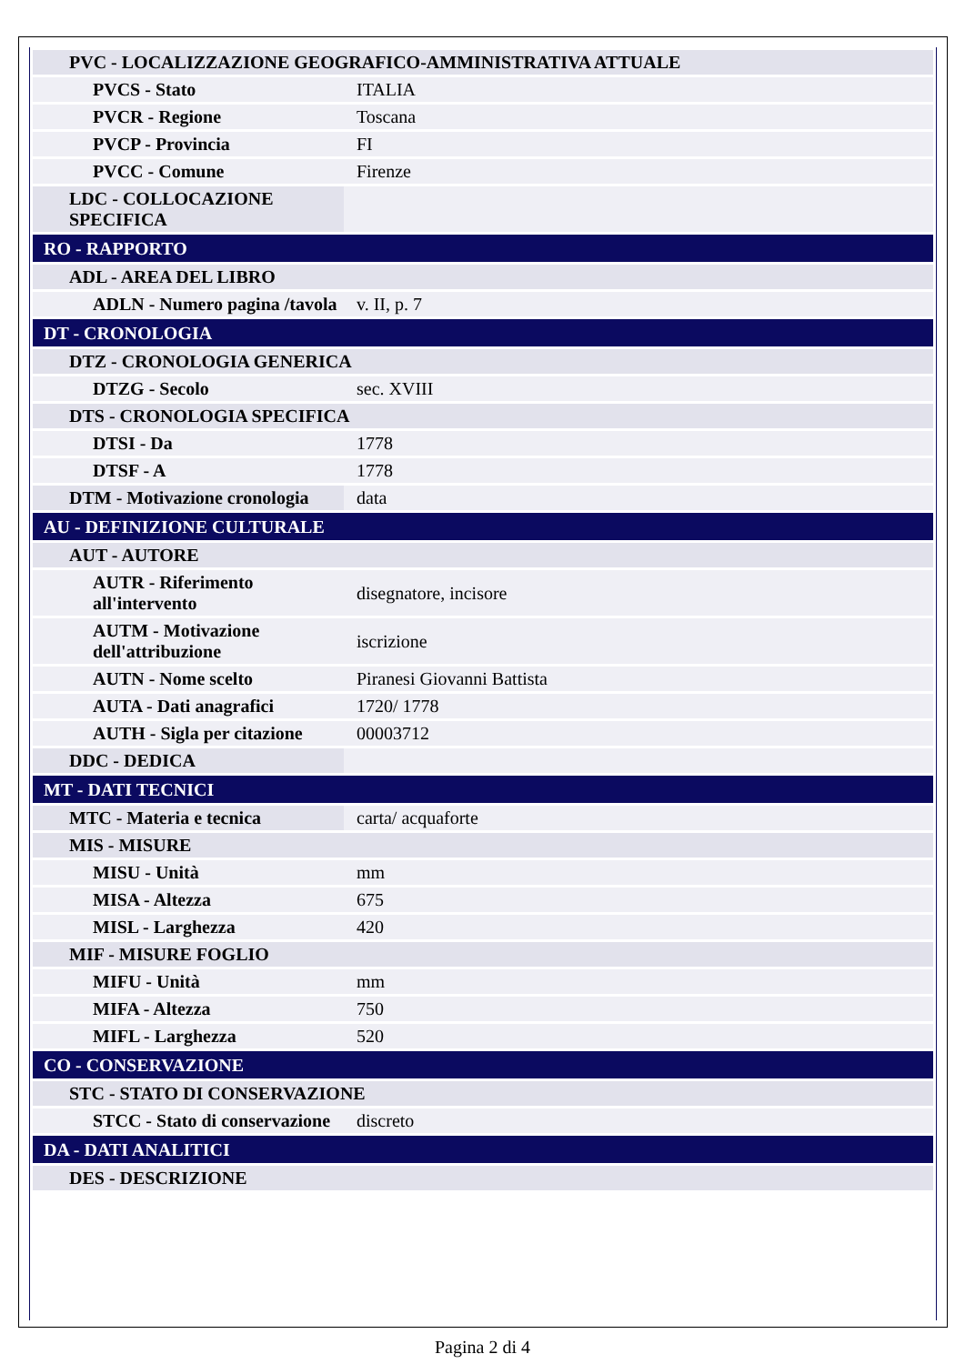| PVC - LOCALIZZAZIONE GEOGRAFICO-AMMINISTRATIVA ATTUALE | |
| PVCS - Stato | ITALIA |
| PVCR - Regione | Toscana |
| PVCP - Provincia | FI |
| PVCC - Comune | Firenze |
| LDC - COLLOCAZIONE SPECIFICA | |
| RO - RAPPORTO | |
| ADL - AREA DEL LIBRO | |
| ADLN - Numero pagina /tavola | v. II, p. 7 |
| DT - CRONOLOGIA | |
| DTZ - CRONOLOGIA GENERICA | |
| DTZG - Secolo | sec. XVIII |
| DTS - CRONOLOGIA SPECIFICA | |
| DTSI - Da | 1778 |
| DTSF - A | 1778 |
| DTM - Motivazione cronologia | data |
| AU - DEFINIZIONE CULTURALE | |
| AUT - AUTORE | |
| AUTR - Riferimento all'intervento | disegnatore, incisore |
| AUTM - Motivazione dell'attribuzione | iscrizione |
| AUTN - Nome scelto | Piranesi Giovanni Battista |
| AUTA - Dati anagrafici | 1720/ 1778 |
| AUTH - Sigla per citazione | 00003712 |
| DDC - DEDICA | |
| MT - DATI TECNICI | |
| MTC - Materia e tecnica | carta/ acquaforte |
| MIS - MISURE | |
| MISU - Unità | mm |
| MISA - Altezza | 675 |
| MISL - Larghezza | 420 |
| MIF - MISURE FOGLIO | |
| MIFU - Unità | mm |
| MIFA - Altezza | 750 |
| MIFL - Larghezza | 520 |
| CO - CONSERVAZIONE | |
| STC - STATO DI CONSERVAZIONE | |
| STCC - Stato di conservazione | discreto |
| DA - DATI ANALITICI | |
| DES - DESCRIZIONE | |
Pagina 2 di 4